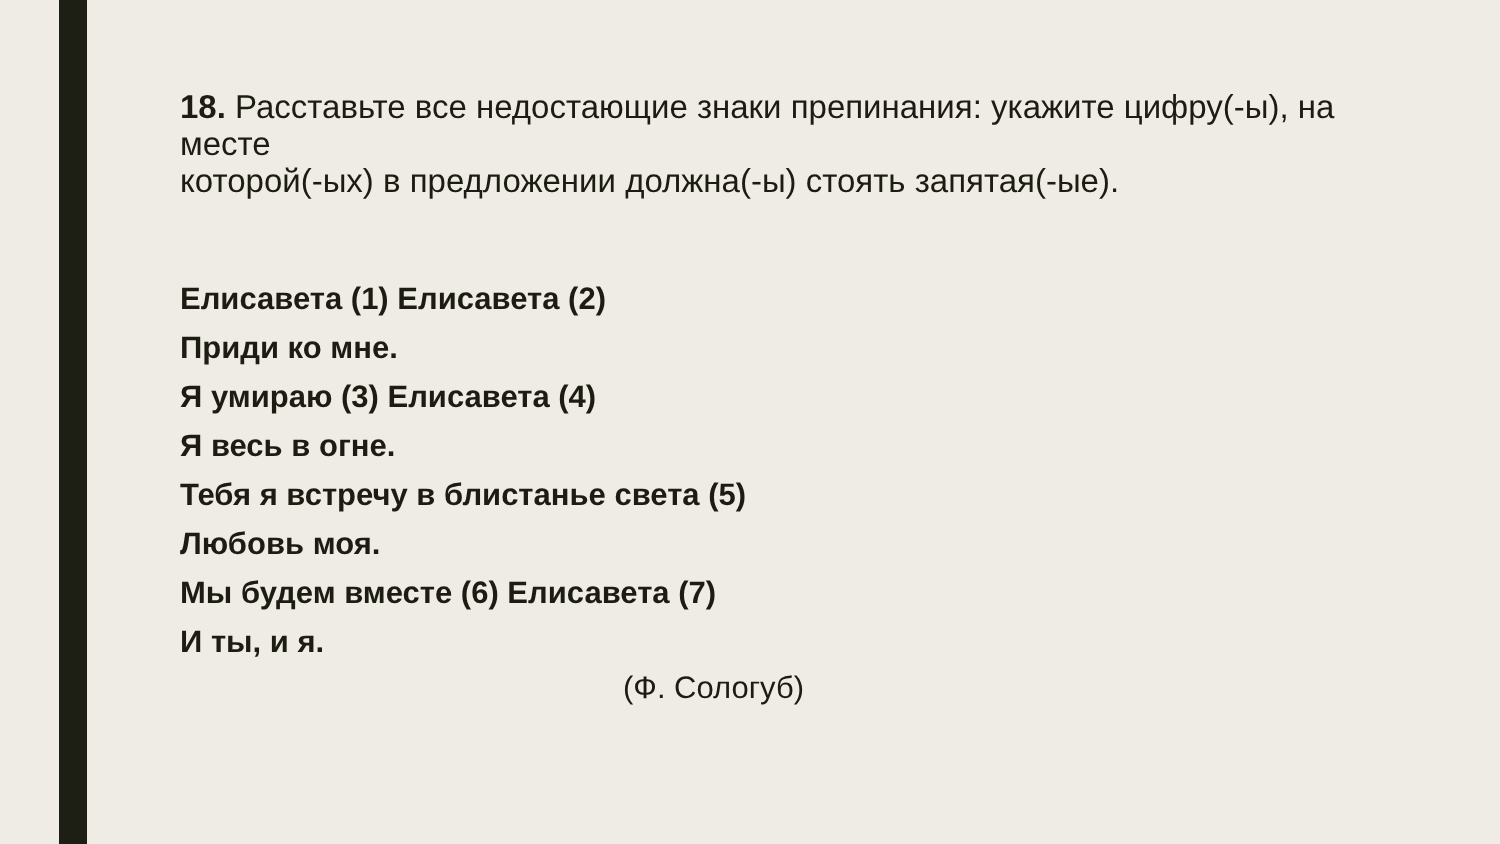18. Расставьте все недостающие знаки препинания: укажите цифру(-ы), на месте
которой(-ых) в предложении должна(-ы) стоять запятая(-ые).
Елисавета (1) Елисавета (2)
Приди ко мне.
Я умираю (3) Елисавета (4)
Я весь в огне.
Тебя я встречу в блистанье света (5)
Любовь моя.
Мы будем вместе (6) Елисавета (7)
И ты, и я.
(Ф. Сологуб)